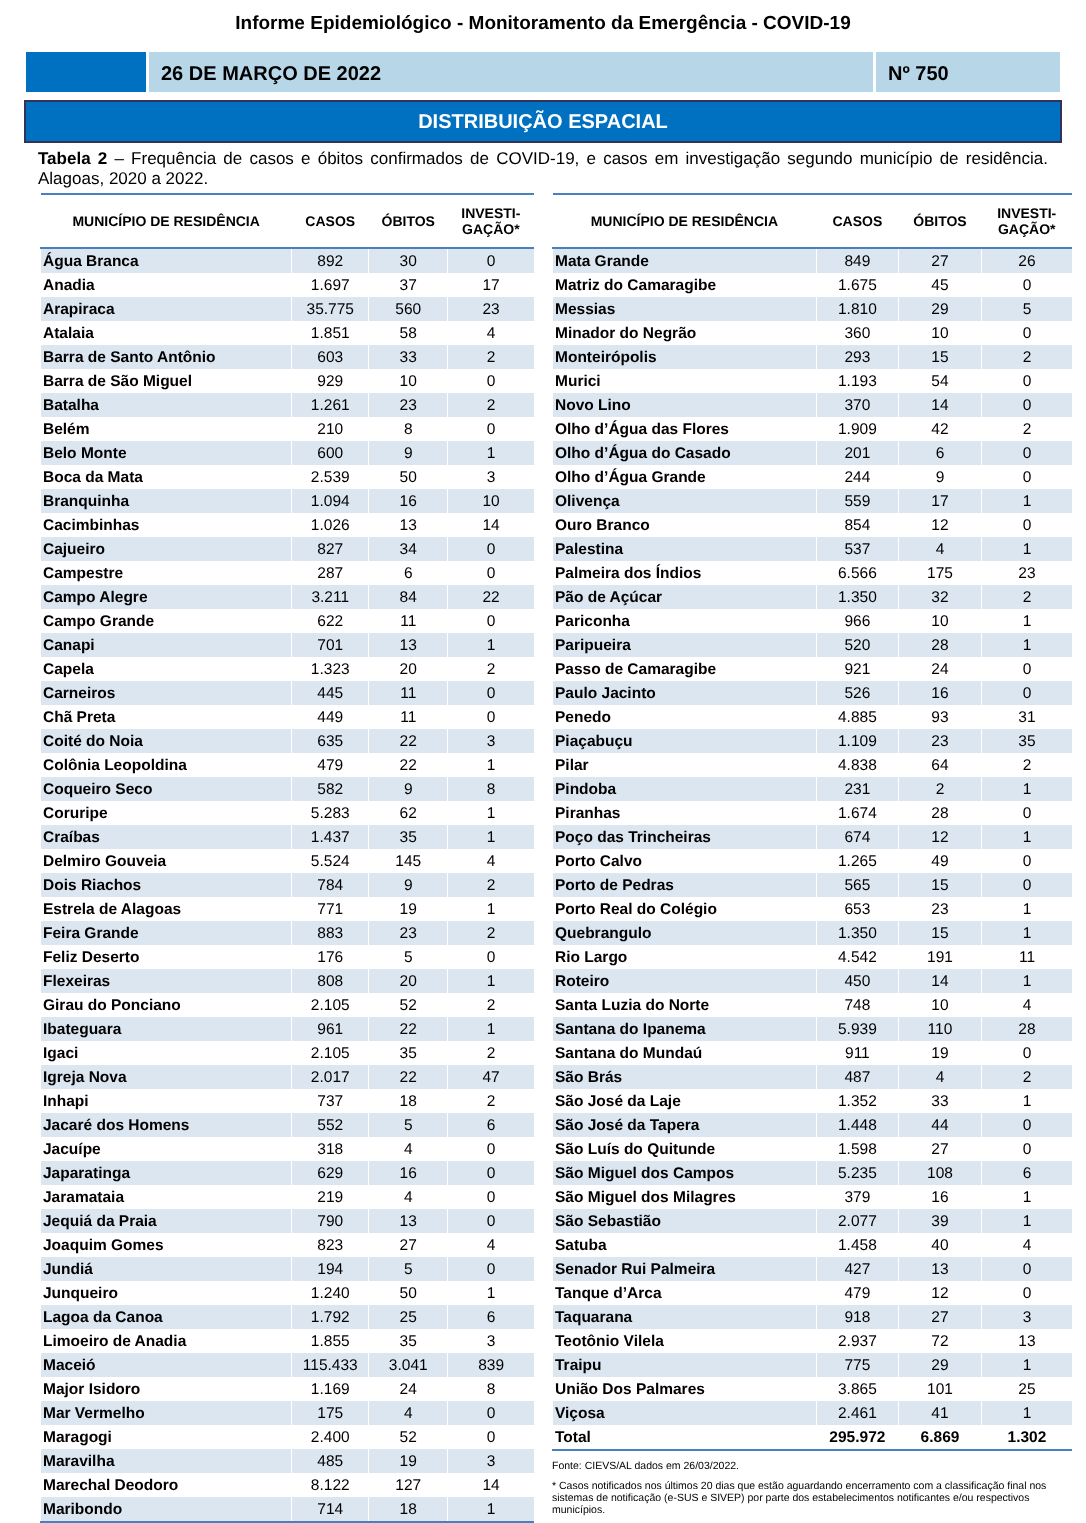Informe Epidemiológico - Monitoramento da Emergência - COVID-19
26 DE MARÇO DE 2022 Nº 750
DISTRIBUIÇÃO ESPACIAL
Tabela 2 – Frequência de casos e óbitos confirmados de COVID-19, e casos em investigação segundo município de residência. Alagoas, 2020 a 2022.
| MUNICÍPIO DE RESIDÊNCIA | CASOS | ÓBITOS | INVESTI- GAÇÃO* |
| --- | --- | --- | --- |
| Água Branca | 892 | 30 | 0 |
| Anadia | 1.697 | 37 | 17 |
| Arapiraca | 35.775 | 560 | 23 |
| Atalaia | 1.851 | 58 | 4 |
| Barra de Santo Antônio | 603 | 33 | 2 |
| Barra de São Miguel | 929 | 10 | 0 |
| Batalha | 1.261 | 23 | 2 |
| Belém | 210 | 8 | 0 |
| Belo Monte | 600 | 9 | 1 |
| Boca da Mata | 2.539 | 50 | 3 |
| Branquinha | 1.094 | 16 | 10 |
| Cacimbinhas | 1.026 | 13 | 14 |
| Cajueiro | 827 | 34 | 0 |
| Campestre | 287 | 6 | 0 |
| Campo Alegre | 3.211 | 84 | 22 |
| Campo Grande | 622 | 11 | 0 |
| Canapi | 701 | 13 | 1 |
| Capela | 1.323 | 20 | 2 |
| Carneiros | 445 | 11 | 0 |
| Chã Preta | 449 | 11 | 0 |
| Coité do Noia | 635 | 22 | 3 |
| Colônia Leopoldina | 479 | 22 | 1 |
| Coqueiro Seco | 582 | 9 | 8 |
| Coruripe | 5.283 | 62 | 1 |
| Craíbas | 1.437 | 35 | 1 |
| Delmiro Gouveia | 5.524 | 145 | 4 |
| Dois Riachos | 784 | 9 | 2 |
| Estrela de Alagoas | 771 | 19 | 1 |
| Feira Grande | 883 | 23 | 2 |
| Feliz Deserto | 176 | 5 | 0 |
| Flexeiras | 808 | 20 | 1 |
| Girau do Ponciano | 2.105 | 52 | 2 |
| Ibateguara | 961 | 22 | 1 |
| Igaci | 2.105 | 35 | 2 |
| Igreja Nova | 2.017 | 22 | 47 |
| Inhapi | 737 | 18 | 2 |
| Jacaré dos Homens | 552 | 5 | 6 |
| Jacuípe | 318 | 4 | 0 |
| Japaratinga | 629 | 16 | 0 |
| Jaramataia | 219 | 4 | 0 |
| Jequiá da Praia | 790 | 13 | 0 |
| Joaquim Gomes | 823 | 27 | 4 |
| Jundiá | 194 | 5 | 0 |
| Junqueiro | 1.240 | 50 | 1 |
| Lagoa da Canoa | 1.792 | 25 | 6 |
| Limoeiro de Anadia | 1.855 | 35 | 3 |
| Maceió | 115.433 | 3.041 | 839 |
| Major Isidoro | 1.169 | 24 | 8 |
| Mar Vermelho | 175 | 4 | 0 |
| Maragogi | 2.400 | 52 | 0 |
| Maravilha | 485 | 19 | 3 |
| Marechal Deodoro | 8.122 | 127 | 14 |
| Maribondo | 714 | 18 | 1 |
| MUNICÍPIO DE RESIDÊNCIA | CASOS | ÓBITOS | INVESTI- GAÇÃO* |
| --- | --- | --- | --- |
| Mata Grande | 849 | 27 | 26 |
| Matriz do Camaragibe | 1.675 | 45 | 0 |
| Messias | 1.810 | 29 | 5 |
| Minador do Negrão | 360 | 10 | 0 |
| Monteirópolis | 293 | 15 | 2 |
| Murici | 1.193 | 54 | 0 |
| Novo Lino | 370 | 14 | 0 |
| Olho d’Água das Flores | 1.909 | 42 | 2 |
| Olho d’Água do Casado | 201 | 6 | 0 |
| Olho d’Água Grande | 244 | 9 | 0 |
| Olivença | 559 | 17 | 1 |
| Ouro Branco | 854 | 12 | 0 |
| Palestina | 537 | 4 | 1 |
| Palmeira dos Índios | 6.566 | 175 | 23 |
| Pão de Açúcar | 1.350 | 32 | 2 |
| Pariconha | 966 | 10 | 1 |
| Paripueira | 520 | 28 | 1 |
| Passo de Camaragibe | 921 | 24 | 0 |
| Paulo Jacinto | 526 | 16 | 0 |
| Penedo | 4.885 | 93 | 31 |
| Piaçabuçu | 1.109 | 23 | 35 |
| Pilar | 4.838 | 64 | 2 |
| Pindoba | 231 | 2 | 1 |
| Piranhas | 1.674 | 28 | 0 |
| Poço das Trincheiras | 674 | 12 | 1 |
| Porto Calvo | 1.265 | 49 | 0 |
| Porto de Pedras | 565 | 15 | 0 |
| Porto Real do Colégio | 653 | 23 | 1 |
| Quebrangulo | 1.350 | 15 | 1 |
| Rio Largo | 4.542 | 191 | 11 |
| Roteiro | 450 | 14 | 1 |
| Santa Luzia do Norte | 748 | 10 | 4 |
| Santana do Ipanema | 5.939 | 110 | 28 |
| Santana do Mundaú | 911 | 19 | 0 |
| São Brás | 487 | 4 | 2 |
| São José da Laje | 1.352 | 33 | 1 |
| São José da Tapera | 1.448 | 44 | 0 |
| São Luís do Quitunde | 1.598 | 27 | 0 |
| São Miguel dos Campos | 5.235 | 108 | 6 |
| São Miguel dos Milagres | 379 | 16 | 1 |
| São Sebastião | 2.077 | 39 | 1 |
| Satuba | 1.458 | 40 | 4 |
| Senador Rui Palmeira | 427 | 13 | 0 |
| Tanque d’Arca | 479 | 12 | 0 |
| Taquarana | 918 | 27 | 3 |
| Teotônio Vilela | 2.937 | 72 | 13 |
| Traipu | 775 | 29 | 1 |
| União Dos Palmares | 3.865 | 101 | 25 |
| Viçosa | 2.461 | 41 | 1 |
| Total | 295.972 | 6.869 | 1.302 |
Fonte: CIEVS/AL dados em 26/03/2022.
* Casos notificados nos últimos 20 dias que estão aguardando encerramento com a classificação final nos sistemas de notificação (e-SUS e SIVEP) por parte dos estabelecimentos notificantes e/ou respectivos municípios.